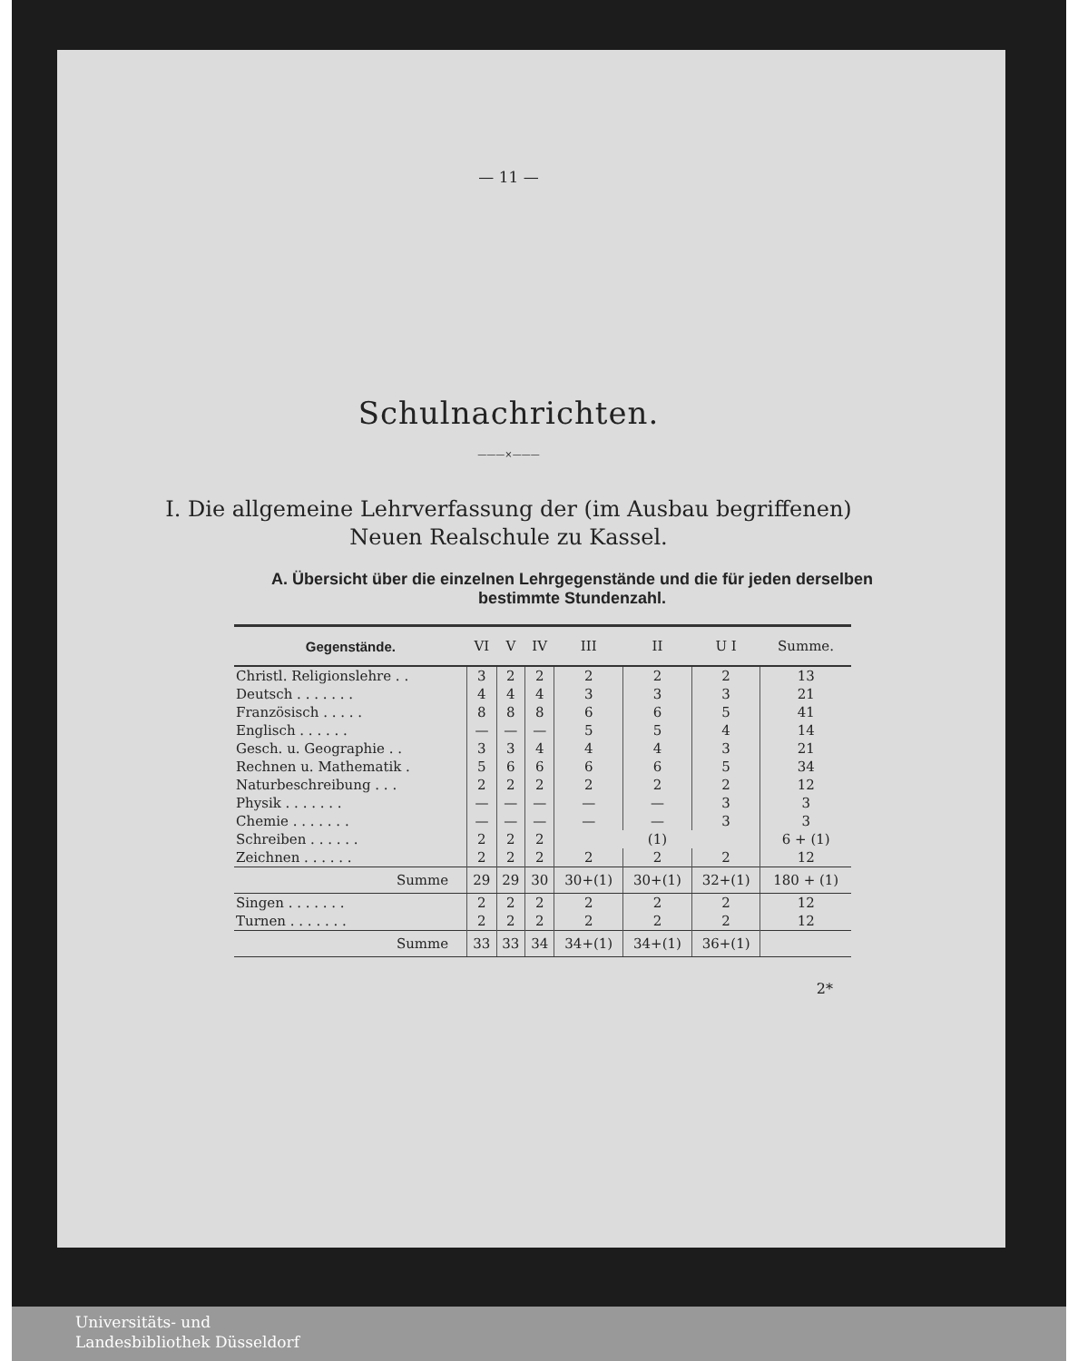— 11 —
Schulnachrichten.
———×———
I. Die allgemeine Lehrverfassung der (im Ausbau begriffenen)
Neuen Realschule zu Kassel.
A. Übersicht über die einzelnen Lehrgegenstände und die für jeden derselben bestimmte Stundenzahl.
| Gegenstände. | VI | V | IV | III | II | U I | Summe. |
| --- | --- | --- | --- | --- | --- | --- | --- |
| Christl. Religionslehre . . | 3 | 2 | 2 | 2 | 2 | 2 | 13 |
| Deutsch . . . . . . . | 4 | 4 | 4 | 3 | 3 | 3 | 21 |
| Französisch . . . . . | 8 | 8 | 8 | 6 | 6 | 5 | 41 |
| Englisch . . . . . . | — | — | — | 5 | 5 | 4 | 14 |
| Gesch. u. Geographie . . | 3 | 3 | 4 | 4 | 4 | 3 | 21 |
| Rechnen u. Mathematik . | 5 | 6 | 6 | 6 | 6 | 5 | 34 |
| Naturbeschreibung . . . | 2 | 2 | 2 | 2 | 2 | 2 | 12 |
| Physik . . . . . . . | — | — | — | — | — | 3 | 3 |
| Chemie . . . . . . . | — | — | — | — | — | 3 | 3 |
| Schreiben . . . . . . | 2 | 2 | 2 | (1) | | | 6 + (1) |
| Zeichnen . . . . . . | 2 | 2 | 2 | 2 | 2 | 2 | 12 |
| Summe | 29 | 29 | 30 | 30+(1) | 30+(1) | 32+(1) | 180 + (1) |
| Singen . . . . . . . | 2 | 2 | 2 | 2 | 2 | 2 | 12 |
| Turnen . . . . . . . | 2 | 2 | 2 | 2 | 2 | 2 | 12 |
| Summe | 33 | 33 | 34 | 34+(1) | 34+(1) | 36+(1) | |
2*
Universitäts- und
Landesbibliothek Düsseldorf